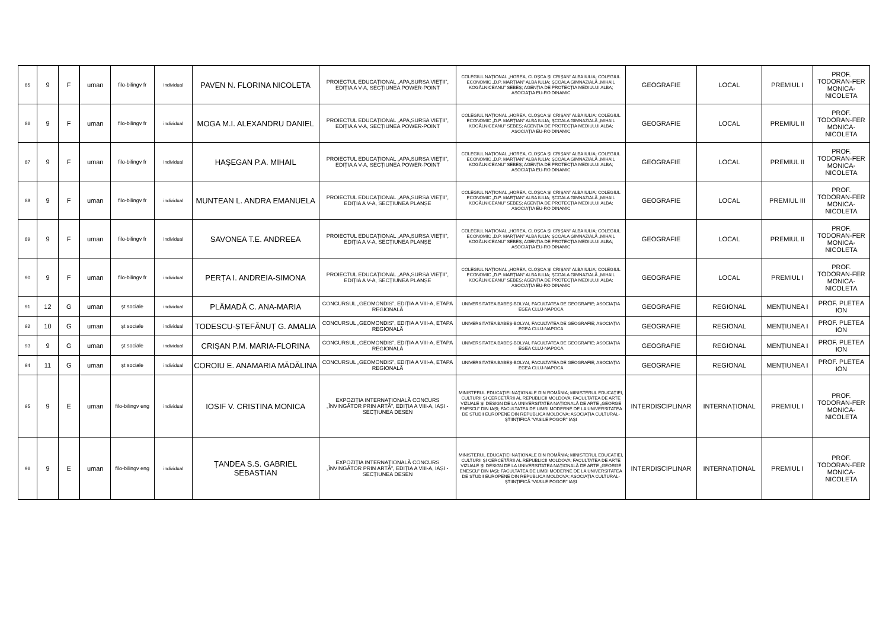| 85 | 9 | F | uman | filo-bilingv fr | individual | PAVEN N. FLORINA NICOLETA | PROIECTUL EDUCAȚIONAL „APA,SURSA VIEȚII”, EDIȚIA A V-A, SECȚIUNEA POWER-POINT | COLEGIUL NAȚIONAL „HOREA, CLOȘCA ȘI CRIȘAN” ALBA IULIA; COLEGIUL ECONOMIC „D.P. MARȚIAN” ALBA IULIA; ȘCOALA GIMNAZIALĂ „MIHAIL KOGĂLNICEANU” SEBEȘ; AGENȚIA DE PROTECȚIA MEDIULUI ALBA; ASOCIAȚIA EU-RO DINAMIC | GEOGRAFIE | LOCAL | PREMIUL I | PROF. TODORAN-FER MONICA-NICOLETA |
| 86 | 9 | F | uman | filo-bilingv fr | individual | MOGA M.I. ALEXANDRU DANIEL | PROIECTUL EDUCAȚIONAL „APA,SURSA VIEȚII”, EDIȚIA A V-A, SECȚIUNEA POWER-POINT | COLEGIUL NAȚIONAL „HOREA, CLOȘCA ȘI CRIȘAN” ALBA IULIA; COLEGIUL ECONOMIC „D.P. MARȚIAN” ALBA IULIA; ȘCOALA GIMNAZIALĂ „MIHAIL KOGĂLNICEANU” SEBEȘ; AGENȚIA DE PROTECȚIA MEDIULUI ALBA; ASOCIAȚIA EU-RO DINAMIC | GEOGRAFIE | LOCAL | PREMIUL II | PROF. TODORAN-FER MONICA-NICOLETA |
| 87 | 9 | F | uman | filo-bilingv fr | individual | HAȘEGAN P.A. MIHAIL | PROIECTUL EDUCAȚIONAL „APA,SURSA VIEȚII”, EDIȚIA A V-A, SECȚIUNEA POWER-POINT | COLEGIUL NAȚIONAL „HOREA, CLOȘCA ȘI CRIȘAN” ALBA IULIA; COLEGIUL ECONOMIC „D.P. MARȚIAN” ALBA IULIA; ȘCOALA GIMNAZIALĂ „MIHAIL KOGĂLNICEANU” SEBEȘ; AGENȚIA DE PROTECȚIA MEDIULUI ALBA; ASOCIAȚIA EU-RO DINAMIC | GEOGRAFIE | LOCAL | PREMIUL II | PROF. TODORAN-FER MONICA-NICOLETA |
| 88 | 9 | F | uman | filo-bilingv fr | individual | MUNTEAN L. ANDRA EMANUELA | PROIECTUL EDUCAȚIONAL „APA,SURSA VIEȚII”, EDIȚIA A V-A, SECȚIUNEA PLANȘE | COLEGIUL NAȚIONAL „HOREA, CLOȘCA ȘI CRIȘAN” ALBA IULIA; COLEGIUL ECONOMIC „D.P. MARȚIAN” ALBA IULIA; ȘCOALA GIMNAZIALĂ „MIHAIL KOGĂLNICEANU” SEBEȘ; AGENȚIA DE PROTECȚIA MEDIULUI ALBA; ASOCIAȚIA EU-RO DINAMIC | GEOGRAFIE | LOCAL | PREMIUL III | PROF. TODORAN-FER MONICA-NICOLETA |
| 89 | 9 | F | uman | filo-bilingv fr | individual | SAVONEA T.E. ANDREEA | PROIECTUL EDUCAȚIONAL „APA,SURSA VIEȚII”, EDIȚIA A V-A, SECȚIUNEA PLANȘE | COLEGIUL NAȚIONAL „HOREA, CLOȘCA ȘI CRIȘAN” ALBA IULIA; COLEGIUL ECONOMIC „D.P. MARȚIAN” ALBA IULIA; ȘCOALA GIMNAZIALĂ „MIHAIL KOGĂLNICEANU” SEBEȘ; AGENȚIA DE PROTECȚIA MEDIULUI ALBA; ASOCIAȚIA EU-RO DINAMIC | GEOGRAFIE | LOCAL | PREMIUL II | PROF. TODORAN-FER MONICA-NICOLETA |
| 90 | 9 | F | uman | filo-bilingv fr | individual | PERȚA I. ANDREIA-SIMONA | PROIECTUL EDUCAȚIONAL „APA,SURSA VIEȚII”, EDIȚIA A V-A, SECȚIUNEA PLANȘE | COLEGIUL NAȚIONAL „HOREA, CLOȘCA ȘI CRIȘAN” ALBA IULIA; COLEGIUL ECONOMIC „D.P. MARȚIAN” ALBA IULIA; ȘCOALA GIMNAZIALĂ „MIHAIL KOGĂLNICEANU” SEBEȘ; AGENȚIA DE PROTECȚIA MEDIULUI ALBA; ASOCIAȚIA EU-RO DINAMIC | GEOGRAFIE | LOCAL | PREMIUL I | PROF. TODORAN-FER MONICA-NICOLETA |
| 91 | 12 | G | uman | şt sociale | individual | PLĂMADĂ C. ANA-MARIA | CONCURSUL „GEOMONDIS”, EDIȚIA A VIII-A, ETAPA REGIONALĂ | UNIVERSITATEA BABEȘ-BOLYAI, FACULTATEA DE GEOGRAFIE; ASOCIAȚIA EGEA CLUJ-NAPOCA | GEOGRAFIE | REGIONAL | MENȚIUNEA I | PROF. PLETEA ION |
| 92 | 10 | G | uman | şt sociale | individual | TODESCU-ȘTEFĂNUȚ G. AMALIA | CONCURSUL „GEOMONDIS”, EDIȚIA A VIII-A, ETAPA REGIONALĂ | UNIVERSITATEA BABEȘ-BOLYAI, FACULTATEA DE GEOGRAFIE; ASOCIAȚIA EGEA CLUJ-NAPOCA | GEOGRAFIE | REGIONAL | MENȚIUNEA I | PROF. PLETEA ION |
| 93 | 9 | G | uman | şt sociale | individual | CRIȘAN P.M. MARIA-FLORINA | CONCURSUL „GEOMONDIS”, EDIȚIA A VIII-A, ETAPA REGIONALĂ | UNIVERSITATEA BABEȘ-BOLYAI, FACULTATEA DE GEOGRAFIE; ASOCIAȚIA EGEA CLUJ-NAPOCA | GEOGRAFIE | REGIONAL | MENȚIUNEA I | PROF. PLETEA ION |
| 94 | 11 | G | uman | şt sociale | individual | COROIU E. ANAMARIA MĂDĂLINA | CONCURSUL „GEOMONDIS”, EDIȚIA A VIII-A, ETAPA REGIONALĂ | UNIVERSITATEA BABEȘ-BOLYAI, FACULTATEA DE GEOGRAFIE; ASOCIAȚIA EGEA CLUJ-NAPOCA | GEOGRAFIE | REGIONAL | MENȚIUNEA I | PROF. PLETEA ION |
| 95 | 9 | E | uman | filo-bilingv eng | individual | IOSIF V. CRISTINA MONICA | EXPOZIȚIA INTERNAȚIONALĂ CONCURS „ÎNVINGĂTOR PRIN ARTĂ”, EDIȚIA A VIII-A, IAȘI - SECȚIUNEA DESEN | MINISTERUL EDUCAȚIEI NAȚIONALE DIN ROMÂNIA; MINISTERUL EDUCAȚIEI, CULTURII ȘI CERCETĂRII AL REPUBLICII MOLDOVA; FACULTATEA DE ARTE VIZUALE ȘI DESIGN DE LA UNIVERSITATEA NAȚIONALĂ DE ARTE „GEORGE ENESCU” DIN IAȘI; FACULTATEA DE LIMBI MODERNE DE LA UNIVERSITATEA DE STUDII EUROPENE DIN REPUBLICA MOLDOVA; ASOCIAȚIA CULTURAL-ȘTIINȚIFICĂ “VASILE POGOR” IAȘI | INTERDISCIPLINAR | INTERNAȚIONAL | PREMIUL I | PROF. TODORAN-FER MONICA-NICOLETA |
| 96 | 9 | E | uman | filo-bilingv eng | individual | ȚANDEA S.S. GABRIEL SEBASTIAN | EXPOZIȚIA INTERNAȚIONALĂ CONCURS „ÎNVINGĂTOR PRIN ARTĂ”, EDIȚIA A VIII-A, IAȘI - SECȚIUNEA DESEN | MINISTERUL EDUCAȚIEI NAȚIONALE DIN ROMÂNIA; MINISTERUL EDUCAȚIEI, CULTURII ȘI CERCETĂRII AL REPUBLICII MOLDOVA; FACULTATEA DE ARTE VIZUALE ȘI DESIGN DE LA UNIVERSITATEA NAȚIONALĂ DE ARTE „GEORGE ENESCU” DIN IAȘI; FACULTATEA DE LIMBI MODERNE DE LA UNIVERSITATEA DE STUDII EUROPENE DIN REPUBLICA MOLDOVA; ASOCIAȚIA CULTURAL-ȘTIINȚIFICĂ “VASILE POGOR” IAȘI | INTERDISCIPLINAR | INTERNAȚIONAL | PREMIUL I | PROF. TODORAN-FER MONICA-NICOLETA |